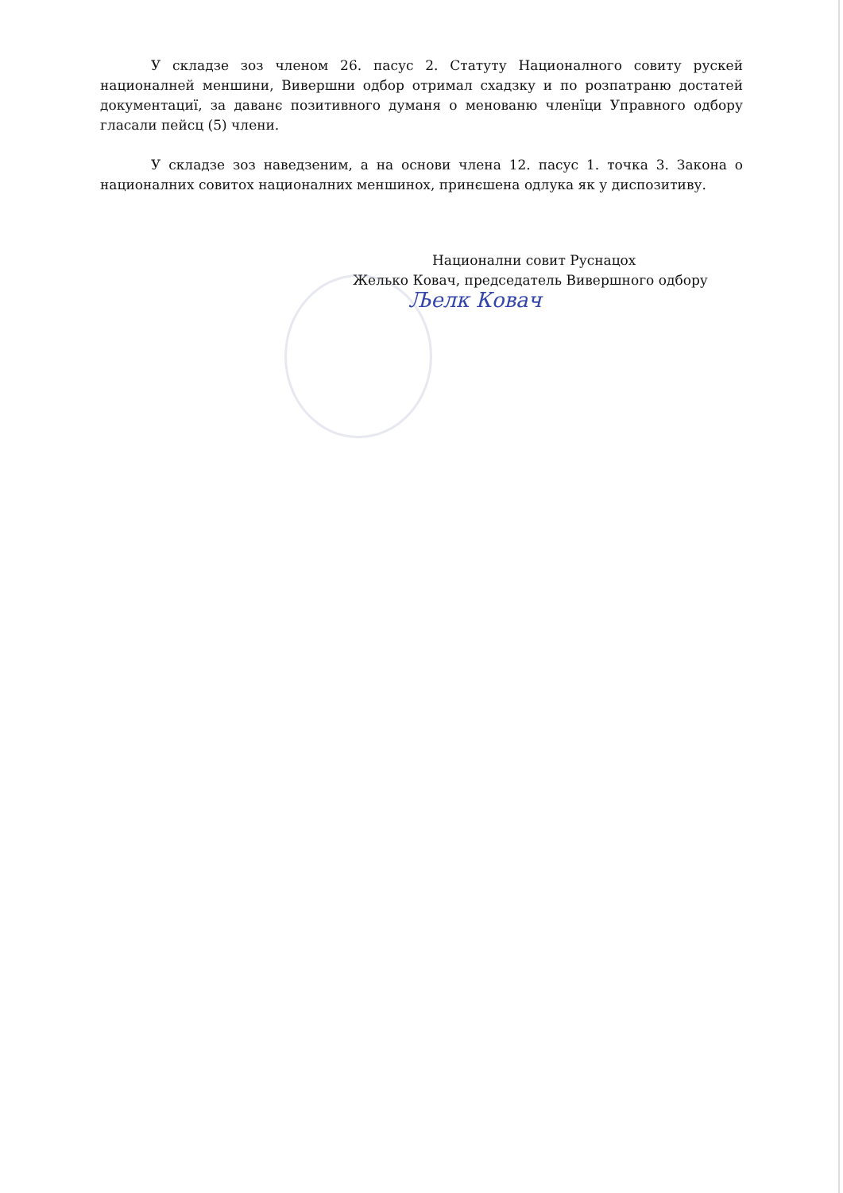У складзе зоз членом 26. пасус 2. Статуту Националного совиту рускей националней меншини, Вивершни одбор отримал схадзку и по розпатраню достатей документациї, за даванє позитивного думаня о менованю членїци Управного одбору гласали пейсц (5) члени.
У складзе зоз наведзеним, а на основи члена 12. пасус 1. точка 3. Закона о националних совитох националних меншинох, принєшена одлука як у диспозитиву.
Национални совит Руснацох
Желько Ковач, председатель Вивершного одбору
Љелк Ковач